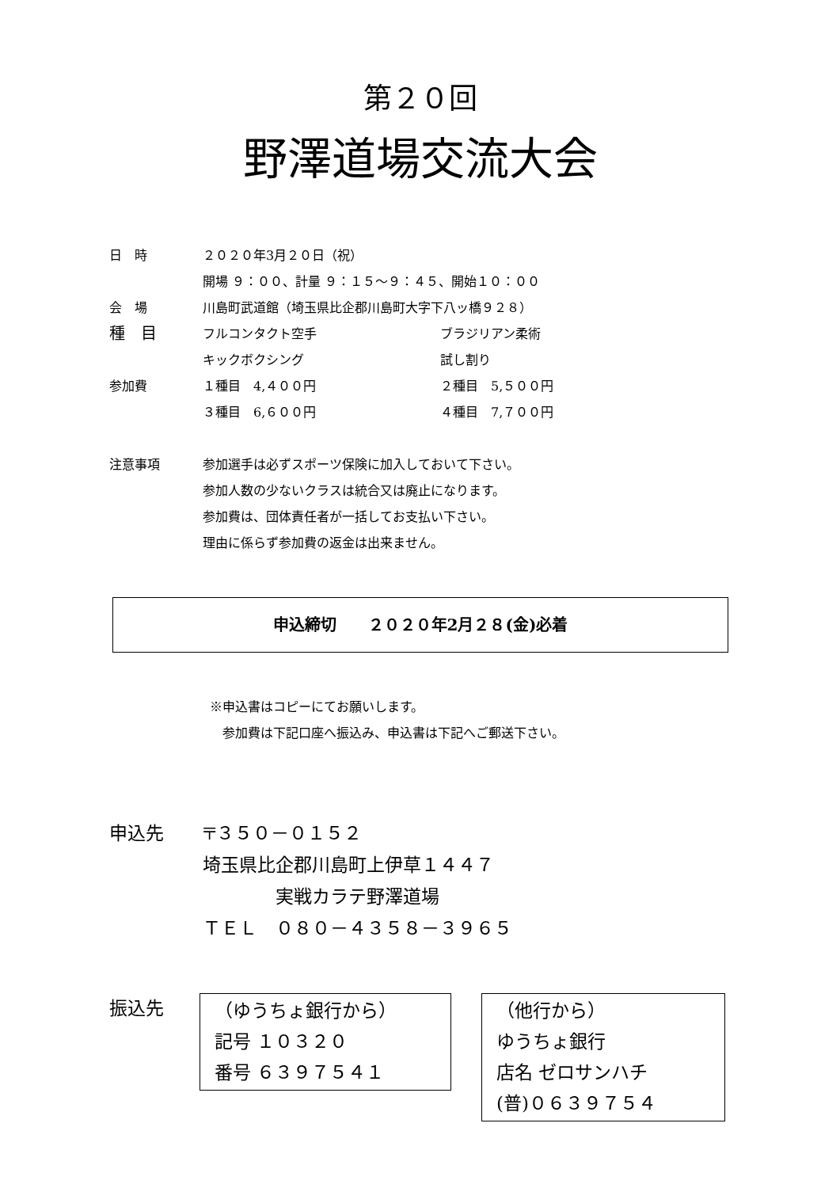第２０回
野澤道場交流大会
日　時 ２０２０年3月２０日（祝）
開場 ９：００、計量 ９：１５～９：４５、開始１０：００
会　場 川島町武道館（埼玉県比企郡川島町大字下八ッ橋９２８）
種　目
フルコンタクト空手 ブラジリアン柔術
キックボクシング 試し割り
参加費 １種目　4,４００円 ２種目　5,５００円
３種目　6,６００円 ４種目　7,７００円
注意事項 参加選手は必ずスポーツ保険に加入しておいて下さい。
参加人数の少ないクラスは統合又は廃止になります。
参加費は、団体責任者が一括してお支払い下さい。
理由に係らず参加費の返金は出来ません。
申込締切　　２０２０年2月２８(金)必着
※申込書はコピーにてお願いします。
　参加費は下記口座へ振込み、申込書は下記へご郵送下さい。
申込先 〒３５０－０１５２
埼玉県比企郡川島町上伊草１４４７
　　　　実戦カラテ野澤道場
ＴＥＬ　０８０－４３５８－３９６５
振込先 （ゆうちょ銀行から）
記号 １０３２０
番号 ６３９７５４１
（他行から）
ゆうちょ銀行
店名 ゼロサンハチ
(普)０６３９７５４